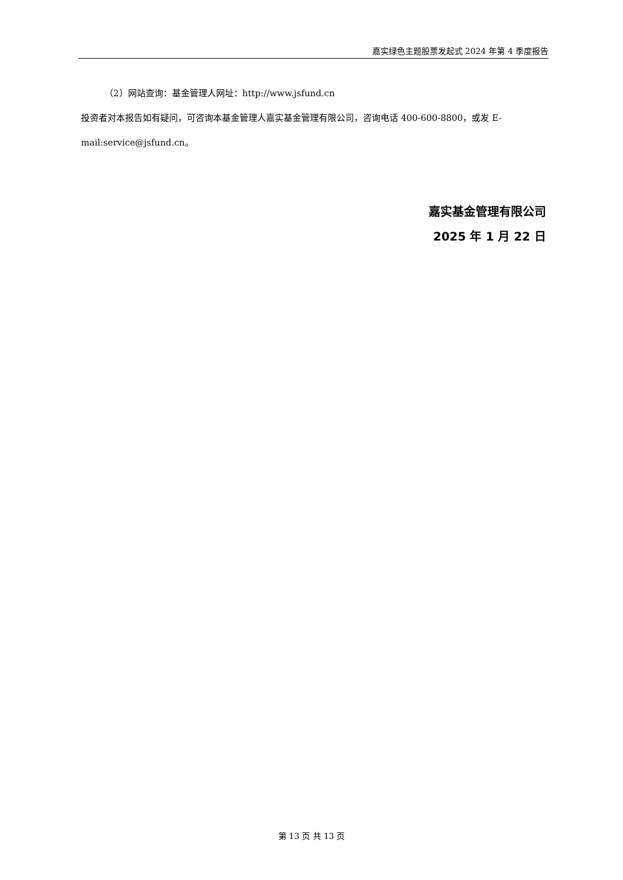嘉实绿色主题股票发起式 2024 年第 4 季度报告
（2）网站查询：基金管理人网址：http://www.jsfund.cn
投资者对本报告如有疑问，可咨询本基金管理人嘉实基金管理有限公司，咨询电话 400-600-8800，或发 E-mail:service@jsfund.cn。
嘉实基金管理有限公司
2025 年 1 月 22 日
第 13 页 共 13 页